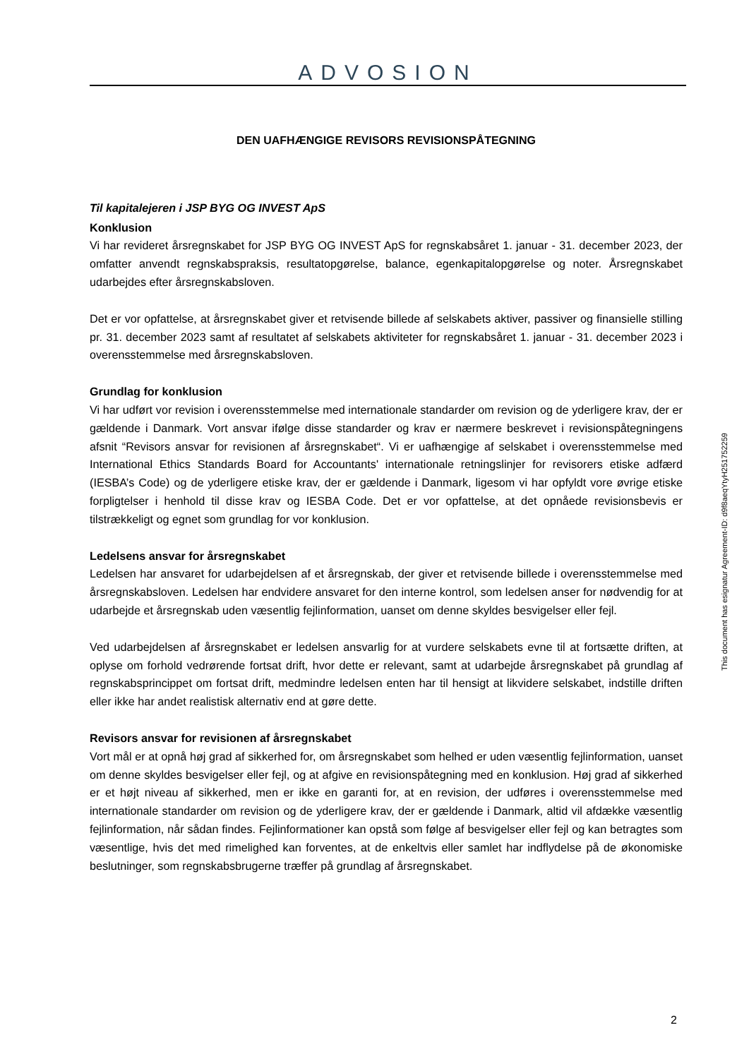ADVOSION
DEN UAFHÆNGIGE REVISORS REVISIONSPÅTEGNING
Til kapitalejeren i JSP BYG OG INVEST ApS
Konklusion
Vi har revideret årsregnskabet for JSP BYG OG INVEST ApS for regnskabsåret 1. januar - 31. december 2023, der omfatter anvendt regnskabspraksis, resultatopgørelse, balance, egenkapitalopgørelse og noter. Årsregnskabet udarbejdes efter årsregnskabsloven.
Det er vor opfattelse, at årsregnskabet giver et retvisende billede af selskabets aktiver, passiver og finansielle stilling pr. 31. december 2023 samt af resultatet af selskabets aktiviteter for regnskabsåret 1. januar - 31. december 2023 i overensstemmelse med årsregnskabsloven.
Grundlag for konklusion
Vi har udført vor revision i overensstemmelse med internationale standarder om revision og de yderligere krav, der er gældende i Danmark. Vort ansvar ifølge disse standarder og krav er nærmere beskrevet i revisionspåtegningens afsnit “Revisors ansvar for revisionen af årsregnskabet“. Vi er uafhængige af selskabet i overensstemmelse med International Ethics Standards Board for Accountants' internationale retningslinjer for revisorers etiske adfærd (IESBA’s Code) og de yderligere etiske krav, der er gældende i Danmark, ligesom vi har opfyldt vore øvrige etiske forpligtelser i henhold til disse krav og IESBA Code. Det er vor opfattelse, at det opnåede revisionsbevis er tilstrækkeligt og egnet som grundlag for vor konklusion.
Ledelsens ansvar for årsregnskabet
Ledelsen har ansvaret for udarbejdelsen af et årsregnskab, der giver et retvisende billede i overensstemmelse med årsregnskabsloven. Ledelsen har endvidere ansvaret for den interne kontrol, som ledelsen anser for nødvendig for at udarbejde et årsregnskab uden væsentlig fejlinformation, uanset om denne skyldes besvigelser eller fejl.
Ved udarbejdelsen af årsregnskabet er ledelsen ansvarlig for at vurdere selskabets evne til at fortsætte driften, at oplyse om forhold vedrørende fortsat drift, hvor dette er relevant, samt at udarbejde årsregnskabet på grundlag af regnskabsprincippet om fortsat drift, medmindre ledelsen enten har til hensigt at likvidere selskabet, indstille driften eller ikke har andet realistisk alternativ end at gøre dette.
Revisors ansvar for revisionen af årsregnskabet
Vort mål er at opnå høj grad af sikkerhed for, om årsregnskabet som helhed er uden væsentlig fejlinformation, uanset om denne skyldes besvigelser eller fejl, og at afgive en revisionspåtegning med en konklusion. Høj grad af sikkerhed er et højt niveau af sikkerhed, men er ikke en garanti for, at en revision, der udføres i overensstemmelse med internationale standarder om revision og de yderligere krav, der er gældende i Danmark, altid vil afdække væsentlig fejlinformation, når sådan findes. Fejlinformationer kan opstå som følge af besvigelser eller fejl og kan betragtes som væsentlige, hvis det med rimelighed kan forventes, at de enkeltvis eller samlet har indflydelse på de økonomiske beslutninger, som regnskabsbrugerne træffer på grundlag af årsregnskabet.
This document has esignatur Agreement-ID: d9f8aeqYtyH251752259
2